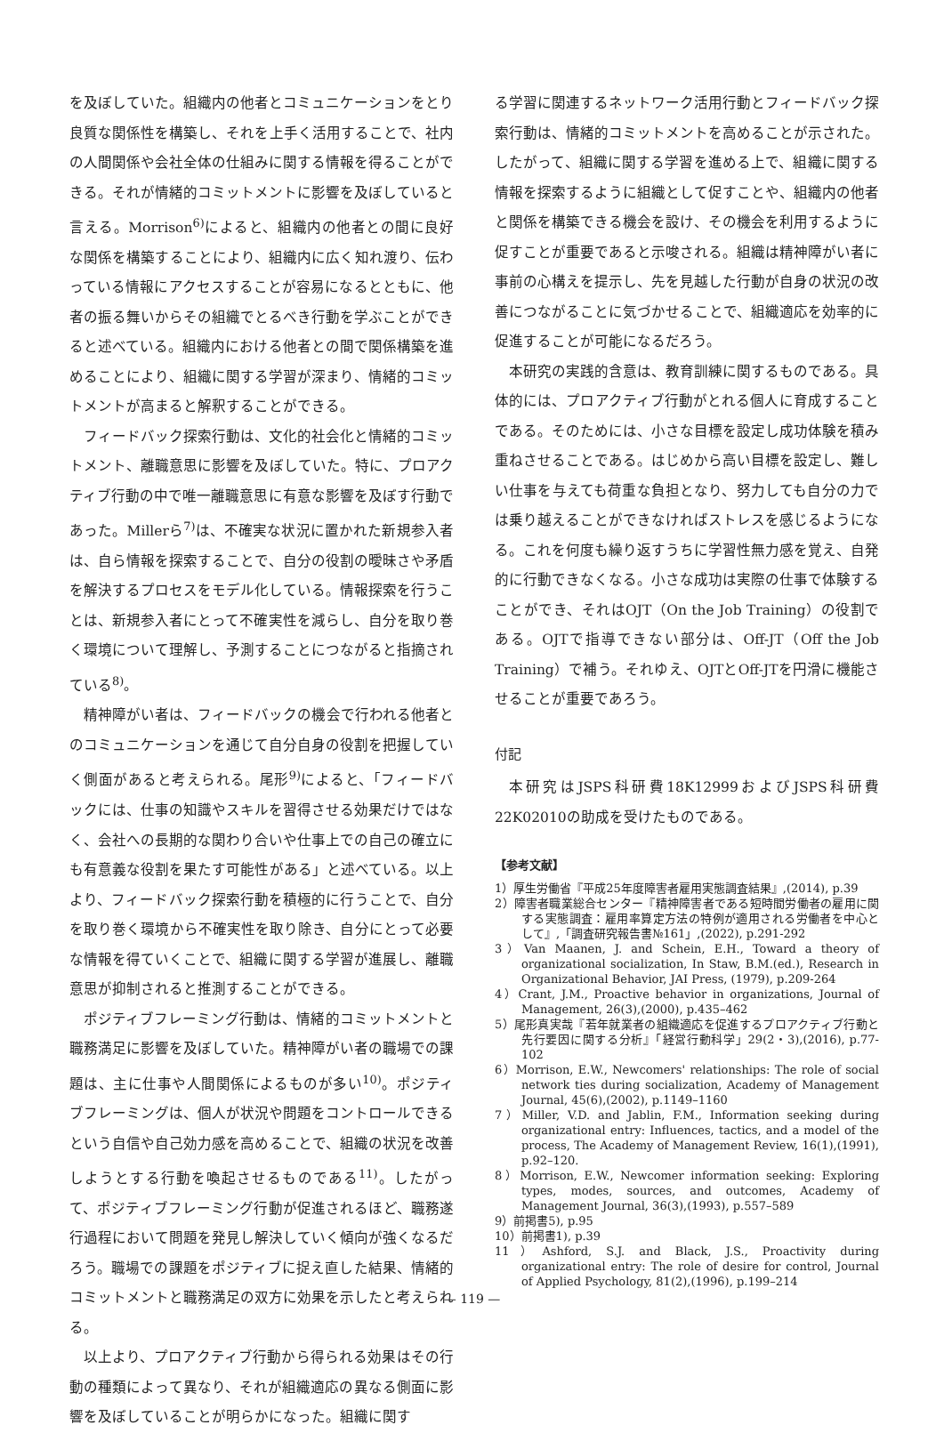を及ぼしていた。組織内の他者とコミュニケーションをとり良質な関係性を構築し、それを上手く活用することで、社内の人間関係や会社全体の仕組みに関する情報を得ることができる。それが情緒的コミットメントに影響を及ぼしていると言える。Morrison<sup>6)</sup>によると、組織内の他者との間に良好な関係を構築することにより、組織内に広く知れ渡り、伝わっている情報にアクセスすることが容易になるとともに、他者の振る舞いからその組織でとるべき行動を学ぶことができると述べている。組織内における他者との間で関係構築を進めることにより、組織に関する学習が深まり、情緒的コミットメントが高まると解釈することができる。
フィードバック探索行動は、文化的社会化と情緒的コミットメント、離職意思に影響を及ぼしていた。特に、プロアクティブ行動の中で唯一離職意思に有意な影響を及ぼす行動であった。Millerら<sup>7)</sup>は、不確実な状況に置かれた新規参入者は、自ら情報を探索することで、自分の役割の曖昧さや矛盾を解決するプロセスをモデル化している。情報探索を行うことは、新規参入者にとって不確実性を減らし、自分を取り巻く環境について理解し、予測することにつながると指摘されている<sup>8)</sup>。
精神障がい者は、フィードバックの機会で行われる他者とのコミュニケーションを通じて自分自身の役割を把握していく側面があると考えられる。尾形<sup>9)</sup>によると、「フィードバックには、仕事の知識やスキルを習得させる効果だけではなく、会社への長期的な関わり合いや仕事上での自己の確立にも有意義な役割を果たす可能性がある」と述べている。以上より、フィードバック探索行動を積極的に行うことで、自分を取り巻く環境から不確実性を取り除き、自分にとって必要な情報を得ていくことで、組織に関する学習が進展し、離職意思が抑制されると推測することができる。
ポジティブフレーミング行動は、情緒的コミットメントと職務満足に影響を及ぼしていた。精神障がい者の職場での課題は、主に仕事や人間関係によるものが多い<sup>10)</sup>。ポジティブフレーミングは、個人が状況や問題をコントロールできるという自信や自己効力感を高めることで、組織の状況を改善しようとする行動を喚起させるものである<sup>11)</sup>。したがって、ポジティブフレーミング行動が促進されるほど、職務遂行過程において問題を発見し解決していく傾向が強くなるだろう。職場での課題をポジティブに捉え直した結果、情緒的コミットメントと職務満足の双方に効果を示したと考えられる。
以上より、プロアクティブ行動から得られる効果はその行動の種類によって異なり、それが組織適応の異なる側面に影響を及ぼしていることが明らかになった。組織に関す
る学習に関連するネットワーク活用行動とフィードバック探索行動は、情緒的コミットメントを高めることが示された。したがって、組織に関する学習を進める上で、組織に関する情報を探索するように組織として促すことや、組織内の他者と関係を構築できる機会を設け、その機会を利用するように促すことが重要であると示唆される。組織は精神障がい者に事前の心構えを提示し、先を見越した行動が自身の状況の改善につながることに気づかせることで、組織適応を効率的に促進することが可能になるだろう。
本研究の実践的含意は、教育訓練に関するものである。具体的には、プロアクティブ行動がとれる個人に育成することである。そのためには、小さな目標を設定し成功体験を積み重ねさせることである。はじめから高い目標を設定し、難しい仕事を与えても荷重な負担となり、努力しても自分の力では乗り越えることができなければストレスを感じるようになる。これを何度も繰り返すうちに学習性無力感を覚え、自発的に行動できなくなる。小さな成功は実際の仕事で体験することができ、それはOJT（On the Job Training）の役割である。OJTで指導できない部分は、Off-JT（Off the Job Training）で補う。それゆえ、OJTとOff-JTを円滑に機能させることが重要であろう。
付記
本研究はJSPS科研費18K12999およびJSPS科研費22K02010の助成を受けたものである。
【参考文献】
1）厚生労働省『平成25年度障害者雇用実態調査結果』,(2014), p.39
2）障害者職業総合センター『精神障害者である短時間労働者の雇用に関する実態調査：雇用率算定方法の特例が適用される労働者を中心として』,「調査研究報告書№161」,(2022), p.291-292
3）Van Maanen, J. and Schein, E.H., Toward a theory of organizational socialization, In Staw, B.M.(ed.), Research in Organizational Behavior, JAI Press, (1979), p.209-264
4）Crant, J.M., Proactive behavior in organizations, Journal of Management, 26(3),(2000), p.435–462
5）尾形真実哉『若年就業者の組織適応を促進するプロアクティブ行動と先行要因に関する分析』「経営行動科学」29(2・3),(2016), p.77-102
6）Morrison, E.W., Newcomers' relationships: The role of social network ties during socialization, Academy of Management Journal, 45(6),(2002), p.1149–1160
7）Miller, V.D. and Jablin, F.M., Information seeking during organizational entry: Influences, tactics, and a model of the process, The Academy of Management Review, 16(1),(1991), p.92–120.
8）Morrison, E.W., Newcomer information seeking: Exploring types, modes, sources, and outcomes, Academy of Management Journal, 36(3),(1993), p.557–589
9）前掲書5), p.95
10）前掲書1), p.39
11）Ashford, S.J. and Black, J.S., Proactivity during organizational entry: The role of desire for control, Journal of Applied Psychology, 81(2),(1996), p.199–214
— 119 —